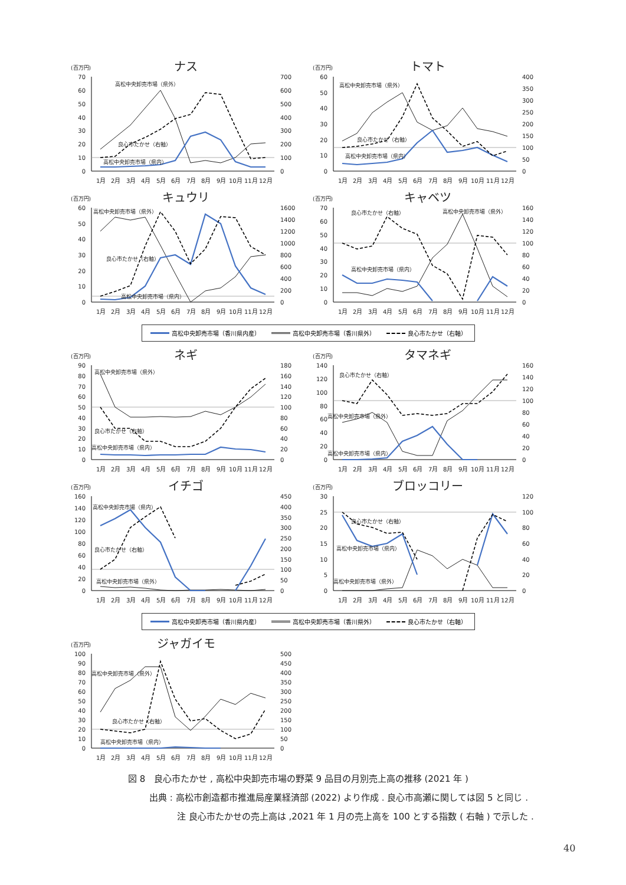(百万円)
ナス
0
10
20
30
40
50
60
70
0
100
200
300
400
500
600
700
高松中央卸売市場（県外）
良心市たかせ（右軸）
高松中央卸売市場（県内）
1月
2月
3月
4月
5月
6月
7月
8月
9月
10月
11月
12月
(百万円)
トマト
0
10
20
30
40
50
60
0
50
100
150
200
250
300
350
400
高松中央卸売市場（県外）
良心市たかせ（右軸）
高松中央卸売市場（県内）
1月
2月
3月
4月
5月
6月
7月
8月
9月
10月
11月
12月
(百万円)
キュウリ
0
10
20
30
40
50
60
0
200
400
600
800
1000
1200
1400
1600
高松中央卸売市場（県外）
良心市たかせ（右軸）
高松中央卸売市場（県内）
1月
2月
3月
4月
5月
6月
7月
8月
9月
10月
11月
12月
(百万円)
キャベツ
0
10
20
30
40
50
60
70
0
20
40
60
80
100
120
140
160
良心市たかせ（右軸）
高松中央卸売市場（県外）
高松中央卸売市場（県内）
1月
2月
3月
4月
5月
6月
7月
8月
9月
10月
11月
12月
高松中央卸売市場（香川県内産） 高松中央卸売市場（香川県外） 良心市たかせ（右軸）
(百万円)
ネギ
0
10
20
30
40
50
60
70
80
90
0
20
40
60
80
100
120
140
160
180
高松中央卸売市場（県外）
良心市たかせ（右軸）
高松中央卸売市場（県内）
1月
2月
3月
4月
5月
6月
7月
8月
9月
10月
11月
12月
(百万円)
タマネギ
0
20
40
60
80
100
120
140
0
20
40
60
80
100
120
140
160
良心市たかせ（右軸）
高松中央卸売市場（県外）
高松中央卸売市場（県内）
1月
2月
3月
4月
5月
6月
7月
8月
9月
10月
11月
12月
(百万円)
イチゴ
0
20
40
60
80
100
120
140
160
0
50
100
150
200
250
300
350
400
450
高松中央卸売市場（県内）
良心市たかせ（右軸）
高松中央卸売市場（県外）
1月
2月
3月
4月
5月
6月
7月
8月
9月
10月
11月
12月
(百万円)
ブロッコリー
0
5
10
15
20
25
30
0
20
40
60
80
100
120
良心市たかせ（右軸）
高松中央卸売市場（県内）
高松中央卸売市場（県外）
1月
2月
3月
4月
5月
6月
7月
8月
9月
10月
11月
12月
高松中央卸売市場（香川県内産） 高松中央卸売市場（香川県外） 良心市たかせ（右軸）
(百万円)
ジャガイモ
0
10
20
30
40
50
60
70
80
90
100
0
50
100
150
200
250
300
350
400
450
500
高松中央卸売市場（県外）
良心市たかせ（右軸）
高松中央卸売市場（県内）
1月
2月
3月
4月
5月
6月
7月
8月
9月
10月
11月
12月
図 8　良心市たかせ , 高松中央卸売市場の野菜 9 品目の月別売上高の推移 (2021 年 )
出典 : 高松市創造都市推進局産業経済部 (2022) より作成 . 良心市高瀬に関しては図 5 と同じ .
注 良心市たかせの売上高は ,2021 年 1 月の売上高を 100 とする指数 ( 右軸 ) で示した .
40